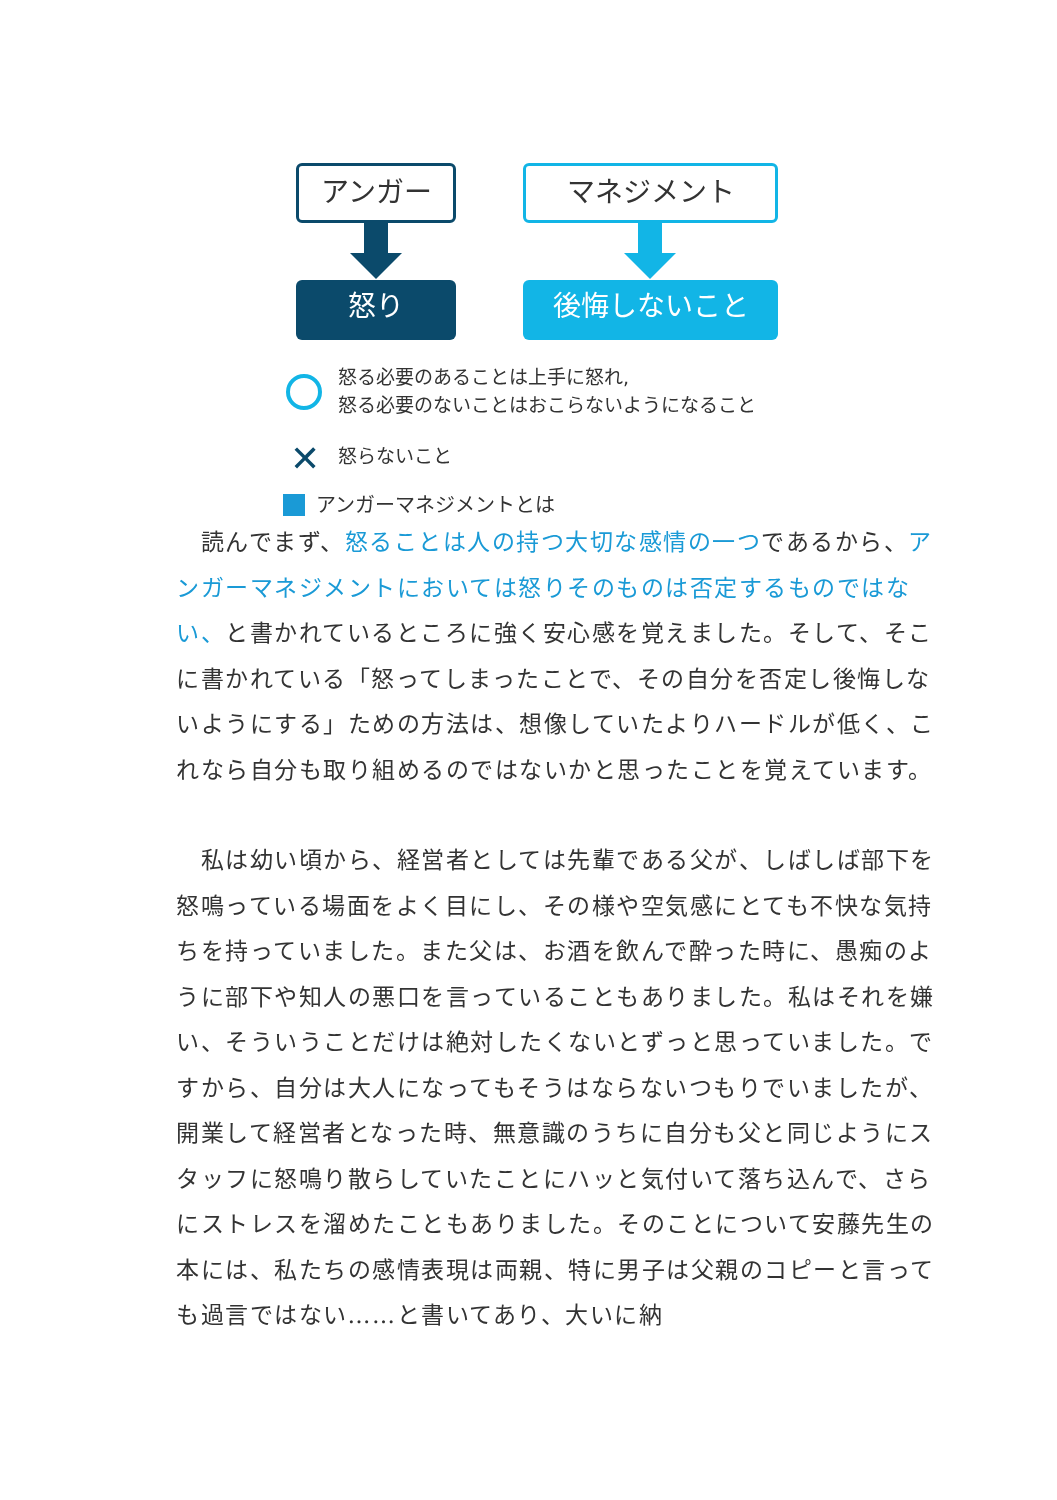アンガー
怒り
マネジメント
後悔しないこと
怒る必要のあることは上手に怒れ,
怒る必要のないことはおこらないようになること
✕ 怒らないこと
アンガーマネジメントとは
　読んでまず、怒ることは人の持つ大切な感情の一つであるから、アンガーマネジメントにおいては怒りそのものは否定するものではない、と書かれているところに強く安心感を覚えました。そして、そこに書かれている「怒ってしまったことで、その自分を否定し後悔しないようにする」ための方法は、想像していたよりハードルが低く、これなら自分も取り組めるのではないかと思ったことを覚えています。
　私は幼い頃から、経営者としては先輩である父が、しばしば部下を怒鳴っている場面をよく目にし、その様や空気感にとても不快な気持ちを持っていました。また父は、お酒を飲んで酔った時に、愚痴のように部下や知人の悪口を言っていることもありました。私はそれを嫌い、そういうことだけは絶対したくないとずっと思っていました。ですから、自分は大人になってもそうはならないつもりでいましたが、開業して経営者となった時、無意識のうちに自分も父と同じようにスタッフに怒鳴り散らしていたことにハッと気付いて落ち込んで、さらにストレスを溜めたこともありました。そのことについて安藤先生の本には、私たちの感情表現は両親、特に男子は父親のコピーと言っても過言ではない……と書いてあり、大いに納